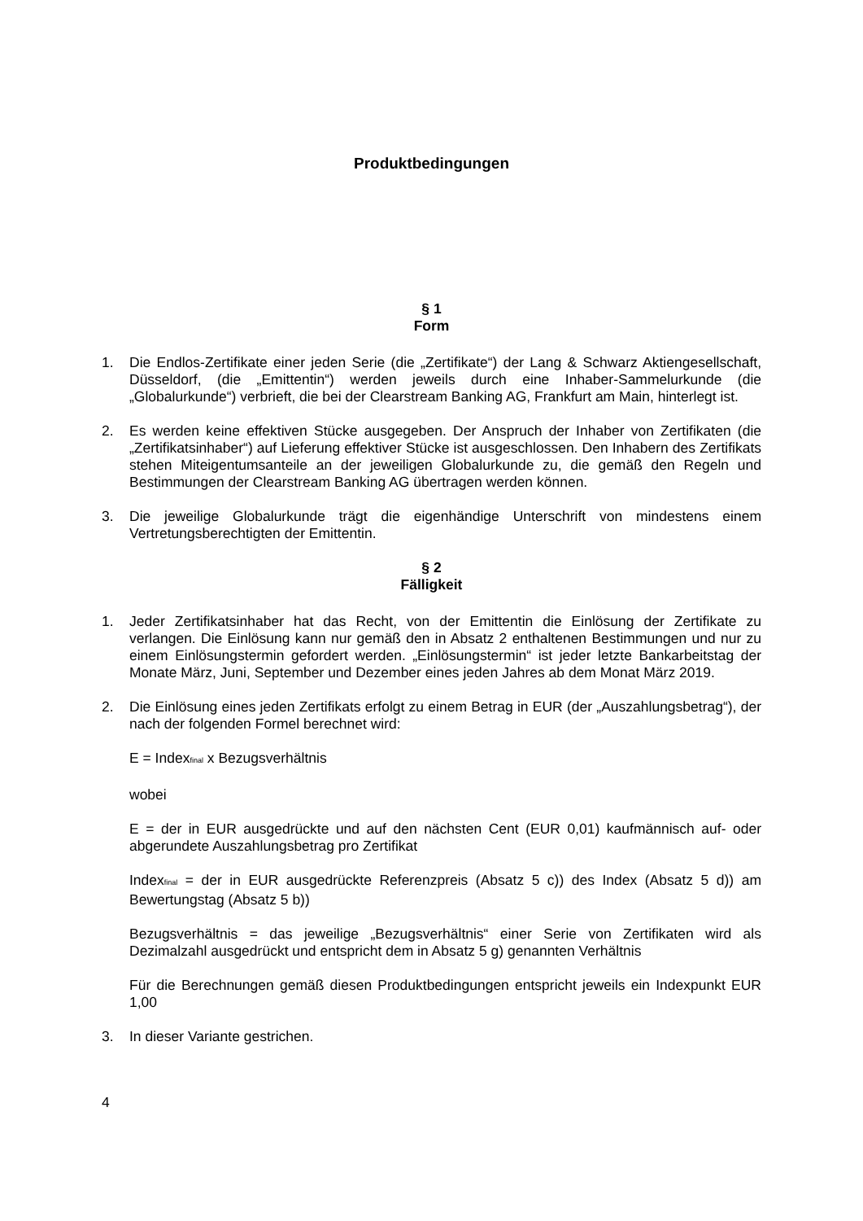Produktbedingungen
§ 1
Form
1. Die Endlos-Zertifikate einer jeden Serie (die „Zertifikate“) der Lang & Schwarz Aktiengesellschaft, Düsseldorf, (die „Emittentin“) werden jeweils durch eine Inhaber-Sammelurkunde (die „Globalurkunde“) verbrieft, die bei der Clearstream Banking AG, Frankfurt am Main, hinterlegt ist.
2. Es werden keine effektiven Stücke ausgegeben. Der Anspruch der Inhaber von Zertifikaten (die „Zertifikatsinhaber“) auf Lieferung effektiver Stücke ist ausgeschlossen. Den Inhabern des Zertifikats stehen Miteigentumsanteile an der jeweiligen Globalurkunde zu, die gemäß den Regeln und Bestimmungen der Clearstream Banking AG übertragen werden können.
3. Die jeweilige Globalurkunde trägt die eigenhändige Unterschrift von mindestens einem Vertretungsberechtigten der Emittentin.
§ 2
Fälligkeit
1. Jeder Zertifikatsinhaber hat das Recht, von der Emittentin die Einlösung der Zertifikate zu verlangen. Die Einlösung kann nur gemäß den in Absatz 2 enthaltenen Bestimmungen und nur zu einem Einlösungstermin gefordert werden. „Einlösungstermin“ ist jeder letzte Bankarbeitstag der Monate März, Juni, September und Dezember eines jeden Jahres ab dem Monat März 2019.
2. Die Einlösung eines jeden Zertifikats erfolgt zu einem Betrag in EUR (der „Auszahlungsbetrag“), der nach der folgenden Formel berechnet wird:
E = Index<sub>final</sub> x Bezugsverhältnis
wobei
E = der in EUR ausgedrückte und auf den nächsten Cent (EUR 0,01) kaufmännisch auf- oder abgerundete Auszahlungsbetrag pro Zertifikat
Index<sub>final</sub> = der in EUR ausgedrückte Referenzpreis (Absatz 5 c)) des Index (Absatz 5 d)) am Bewertungstag (Absatz 5 b))
Bezugsverhältnis = das jeweilige „Bezugsverhältnis“ einer Serie von Zertifikaten wird als Dezimalzahl ausgedrückt und entspricht dem in Absatz 5 g) genannten Verhältnis
Für die Berechnungen gemäß diesen Produktbedingungen entspricht jeweils ein Indexpunkt EUR 1,00
3. In dieser Variante gestrichen.
4